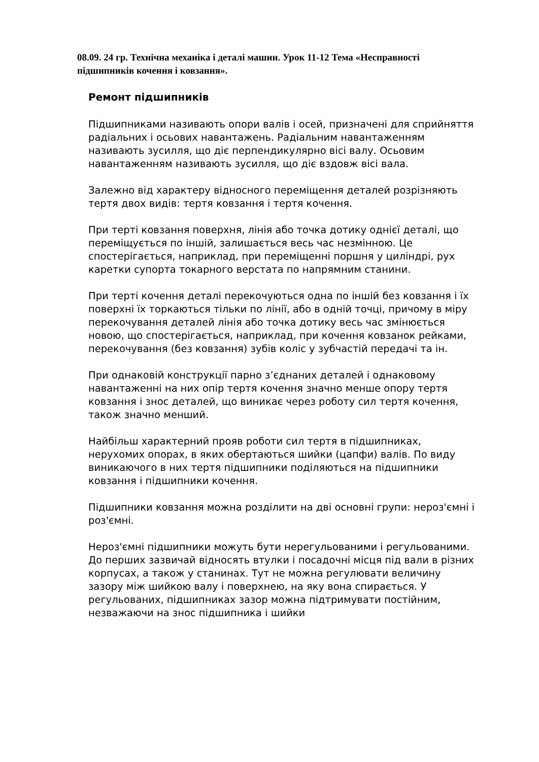08.09. 24 гр. Технічна механіка і деталі машин. Урок 11-12 Тема «Несправності підшипників кочення і ковзання».
Ремонт підшипників
Підшипниками називають опори валів і осей, призначені для сприйняття радіальних і осьових навантажень. Радіальним навантаженням називають зусилля, що діє перпендикулярно вісі валу. Осьовим навантаженням називають зусилля, що діє вздовж вісі вала.
Залежно від характеру відносного переміщення деталей розрізняють тертя двох видів: тертя ковзання і тертя кочення.
При терті ковзання поверхня, лінія або точка дотику однієї деталі, що переміщується по іншій, залишається весь час незмінною. Це спостерігається, наприклад, при переміщенні поршня у циліндрі, рух каретки супорта токарного верстата по напрямним станини.
При терті кочення деталі перекочуються одна по іншій без ковзання і їх поверхні їх торкаються тільки по лінії, або в одній точці, причому в міру перекочування деталей лінія або точка дотику весь час змінюється новою, що спостерігається, наприклад, при кочення ковзанок рейками, перекочування (без ковзання) зубів коліс у зубчастій передачі та ін.
При однаковій конструкції парно з’єднаних деталей і однаковому навантаженні на них опір тертя кочення значно менше опору тертя ковзання і знос деталей, що виникає через роботу сил тертя кочення, також значно менший.
Найбільш характерний прояв роботи сил тертя в підшипниках, нерухомих опорах, в яких обертаються шийки (цапфи) валів. По виду виникаючого в них тертя підшипники поділяються на підшипники ковзання і підшипники кочення.
Підшипники ковзання можна розділити на дві основні групи: нероз'ємні і роз'ємні.
Нероз'ємні підшипники можуть бути нерегульованими і регульованими. До перших зазвичай відносять втулки і посадочні місця під вали в різних корпусах, а також у станинах. Тут не можна регулювати величину зазору між шийкою валу і поверхнею, на яку вона спирається. У регульованих, підшипниках зазор можна підтримувати постійним, незважаючи на знос підшипника і шийки